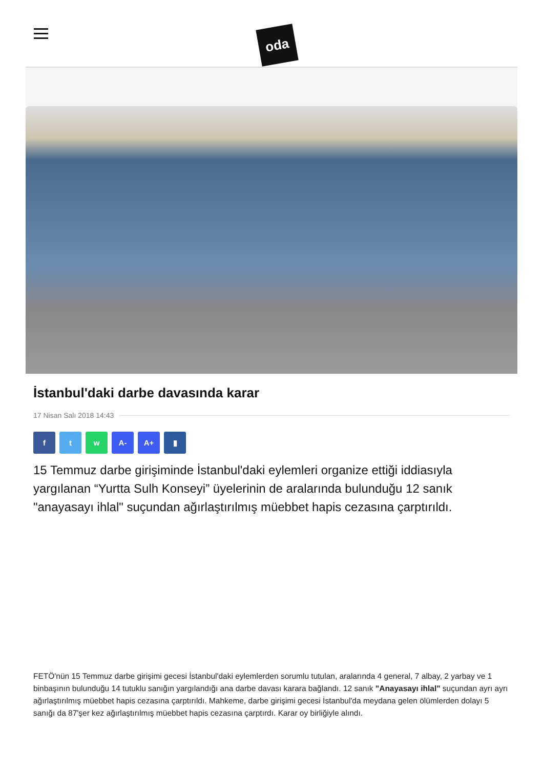oda
İstanbul'daki darbe davasında karar
17 Nisan Salı 2018 14:43
f t w A- A+ ▮
15 Temmuz darbe girişiminde İstanbul'daki eylemleri organize ettiği iddiasıyla yargılanan “Yurtta Sulh Konseyi” üyelerinin de aralarında bulunduğu 12 sanık "anayasayı ihlal" suçundan ağırlaştırılmış müebbet hapis cezasına çarptırıldı.
FETÖ'nün 15 Temmuz darbe girişimi gecesi İstanbul'daki eylemlerden sorumlu tutulan, aralarında 4 general, 7 albay, 2 yarbay ve 1 binbaşının bulunduğu 14 tutuklu sanığın yargılandığı ana darbe davası karara bağlandı. 12 sanık "Anayasayı ihlal" suçundan ayrı ayrı ağırlaştırılmış müebbet hapis cezasına çarptırıldı. Mahkeme, darbe girişimi gecesi İstanbul'da meydana gelen ölümlerden dolayı 5 sanığı da 87'şer kez ağırlaştırılmış müebbet hapis cezasına çarptırdı. Karar oy birliğiyle alındı.